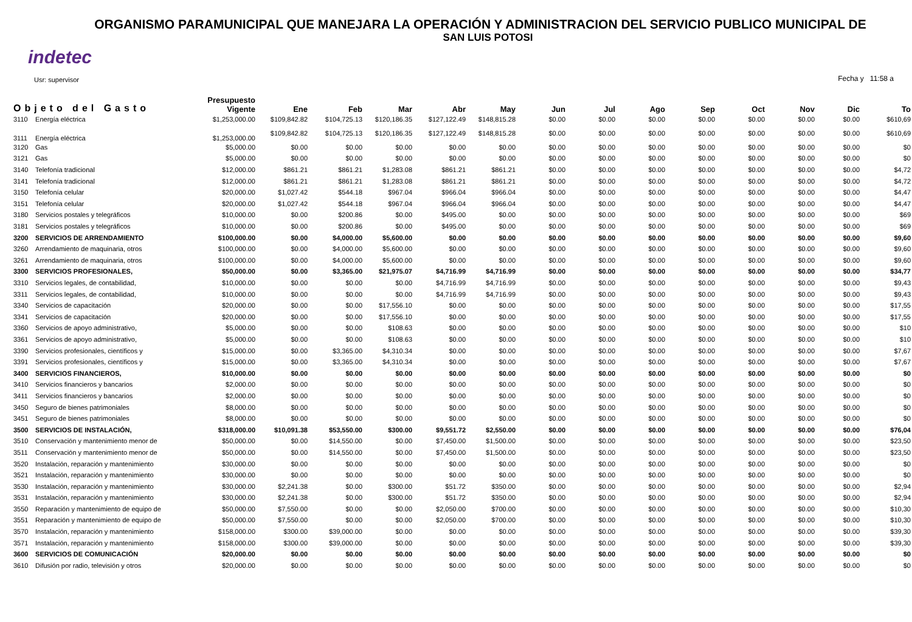ORGANISMO PARAMUNICIPAL QUE MANEJARA LA OPERACIÓN Y ADMINISTRACION DEL SERVICIO PUBLICO MUNICIPAL DE
SAN LUIS POTOSI
indetec
Usr: supervisor
Fecha y 11:58 a
| Objeto del Gasto | | Presupuesto Vigente | Ene | Feb | Mar | Abr | May | Jun | Jul | Ago | Sep | Oct | Nov | Dic | To |
| --- | --- | --- | --- | --- | --- | --- | --- | --- | --- | --- | --- | --- | --- | --- | --- |
| 3110 | Energía eléctrica | $1,253,000.00 | $109,842.82 | $104,725.13 | $120,186.35 | $127,122.49 | $148,815.28 | $0.00 | $0.00 | $0.00 | $0.00 | $0.00 | $0.00 | $0.00 | $610,69 |
| 3111 | Energía eléctrica | $1,253,000.00 | $109,842.82 | $104,725.13 | $120,186.35 | $127,122.49 | $148,815.28 | $0.00 | $0.00 | $0.00 | $0.00 | $0.00 | $0.00 | $0.00 | $610,69 |
| 3120 | Gas | $5,000.00 | $0.00 | $0.00 | $0.00 | $0.00 | $0.00 | $0.00 | $0.00 | $0.00 | $0.00 | $0.00 | $0.00 | $0.00 | $0 |
| 3121 | Gas | $5,000.00 | $0.00 | $0.00 | $0.00 | $0.00 | $0.00 | $0.00 | $0.00 | $0.00 | $0.00 | $0.00 | $0.00 | $0.00 | $0 |
| 3140 | Telefonía tradicional | $12,000.00 | $861.21 | $861.21 | $1,283.08 | $861.21 | $861.21 | $0.00 | $0.00 | $0.00 | $0.00 | $0.00 | $0.00 | $0.00 | $4,72 |
| 3141 | Telefonía tradicional | $12,000.00 | $861.21 | $861.21 | $1,283.08 | $861.21 | $861.21 | $0.00 | $0.00 | $0.00 | $0.00 | $0.00 | $0.00 | $0.00 | $4,72 |
| 3150 | Telefonía celular | $20,000.00 | $1,027.42 | $544.18 | $967.04 | $966.04 | $966.04 | $0.00 | $0.00 | $0.00 | $0.00 | $0.00 | $0.00 | $0.00 | $4,47 |
| 3151 | Telefonía celular | $20,000.00 | $1,027.42 | $544.18 | $967.04 | $966.04 | $966.04 | $0.00 | $0.00 | $0.00 | $0.00 | $0.00 | $0.00 | $0.00 | $4,47 |
| 3180 | Servicios postales y telegráficos | $10,000.00 | $0.00 | $200.86 | $0.00 | $495.00 | $0.00 | $0.00 | $0.00 | $0.00 | $0.00 | $0.00 | $0.00 | $0.00 | $69 |
| 3181 | Servicios postales y telegráficos | $10,000.00 | $0.00 | $200.86 | $0.00 | $495.00 | $0.00 | $0.00 | $0.00 | $0.00 | $0.00 | $0.00 | $0.00 | $0.00 | $69 |
| 3200 | SERVICIOS DE ARRENDAMIENTO | $100,000.00 | $0.00 | $4,000.00 | $5,600.00 | $0.00 | $0.00 | $0.00 | $0.00 | $0.00 | $0.00 | $0.00 | $0.00 | $0.00 | $9,60 |
| 3260 | Arrendamiento de maquinaria, otros | $100,000.00 | $0.00 | $4,000.00 | $5,600.00 | $0.00 | $0.00 | $0.00 | $0.00 | $0.00 | $0.00 | $0.00 | $0.00 | $0.00 | $9,60 |
| 3261 | Arrendamiento de maquinaria, otros | $100,000.00 | $0.00 | $4,000.00 | $5,600.00 | $0.00 | $0.00 | $0.00 | $0.00 | $0.00 | $0.00 | $0.00 | $0.00 | $0.00 | $9,60 |
| 3300 | SERVICIOS PROFESIONALES, | $50,000.00 | $0.00 | $3,365.00 | $21,975.07 | $4,716.99 | $4,716.99 | $0.00 | $0.00 | $0.00 | $0.00 | $0.00 | $0.00 | $0.00 | $34,77 |
| 3310 | Servicios legales, de contabilidad, | $10,000.00 | $0.00 | $0.00 | $0.00 | $4,716.99 | $4,716.99 | $0.00 | $0.00 | $0.00 | $0.00 | $0.00 | $0.00 | $0.00 | $9,43 |
| 3311 | Servicios legales, de contabilidad, | $10,000.00 | $0.00 | $0.00 | $0.00 | $4,716.99 | $4,716.99 | $0.00 | $0.00 | $0.00 | $0.00 | $0.00 | $0.00 | $0.00 | $9,43 |
| 3340 | Servicios de capacitación | $20,000.00 | $0.00 | $0.00 | $17,556.10 | $0.00 | $0.00 | $0.00 | $0.00 | $0.00 | $0.00 | $0.00 | $0.00 | $0.00 | $17,55 |
| 3341 | Servicios de capacitación | $20,000.00 | $0.00 | $0.00 | $17,556.10 | $0.00 | $0.00 | $0.00 | $0.00 | $0.00 | $0.00 | $0.00 | $0.00 | $0.00 | $17,55 |
| 3360 | Servicios de apoyo administrativo, | $5,000.00 | $0.00 | $0.00 | $108.63 | $0.00 | $0.00 | $0.00 | $0.00 | $0.00 | $0.00 | $0.00 | $0.00 | $0.00 | $10 |
| 3361 | Servicios de apoyo administrativo, | $5,000.00 | $0.00 | $0.00 | $108.63 | $0.00 | $0.00 | $0.00 | $0.00 | $0.00 | $0.00 | $0.00 | $0.00 | $0.00 | $10 |
| 3390 | Servicios profesionales, científicos y | $15,000.00 | $0.00 | $3,365.00 | $4,310.34 | $0.00 | $0.00 | $0.00 | $0.00 | $0.00 | $0.00 | $0.00 | $0.00 | $0.00 | $7,67 |
| 3391 | Servicios profesionales, científicos y | $15,000.00 | $0.00 | $3,365.00 | $4,310.34 | $0.00 | $0.00 | $0.00 | $0.00 | $0.00 | $0.00 | $0.00 | $0.00 | $0.00 | $7,67 |
| 3400 | SERVICIOS FINANCIEROS, | $10,000.00 | $0.00 | $0.00 | $0.00 | $0.00 | $0.00 | $0.00 | $0.00 | $0.00 | $0.00 | $0.00 | $0.00 | $0.00 | $0 |
| 3410 | Servicios financieros y bancarios | $2,000.00 | $0.00 | $0.00 | $0.00 | $0.00 | $0.00 | $0.00 | $0.00 | $0.00 | $0.00 | $0.00 | $0.00 | $0.00 | $0 |
| 3411 | Servicios financieros y bancarios | $2,000.00 | $0.00 | $0.00 | $0.00 | $0.00 | $0.00 | $0.00 | $0.00 | $0.00 | $0.00 | $0.00 | $0.00 | $0.00 | $0 |
| 3450 | Seguro de bienes patrimoniales | $8,000.00 | $0.00 | $0.00 | $0.00 | $0.00 | $0.00 | $0.00 | $0.00 | $0.00 | $0.00 | $0.00 | $0.00 | $0.00 | $0 |
| 3451 | Seguro de bienes patrimoniales | $8,000.00 | $0.00 | $0.00 | $0.00 | $0.00 | $0.00 | $0.00 | $0.00 | $0.00 | $0.00 | $0.00 | $0.00 | $0.00 | $0 |
| 3500 | SERVICIOS DE INSTALACIÓN, | $318,000.00 | $10,091.38 | $53,550.00 | $300.00 | $9,551.72 | $2,550.00 | $0.00 | $0.00 | $0.00 | $0.00 | $0.00 | $0.00 | $0.00 | $76,04 |
| 3510 | Conservación y mantenimiento menor de | $50,000.00 | $0.00 | $14,550.00 | $0.00 | $7,450.00 | $1,500.00 | $0.00 | $0.00 | $0.00 | $0.00 | $0.00 | $0.00 | $0.00 | $23,50 |
| 3511 | Conservación y mantenimiento menor de | $50,000.00 | $0.00 | $14,550.00 | $0.00 | $7,450.00 | $1,500.00 | $0.00 | $0.00 | $0.00 | $0.00 | $0.00 | $0.00 | $0.00 | $23,50 |
| 3520 | Instalación, reparación y mantenimiento | $30,000.00 | $0.00 | $0.00 | $0.00 | $0.00 | $0.00 | $0.00 | $0.00 | $0.00 | $0.00 | $0.00 | $0.00 | $0.00 | $0 |
| 3521 | Instalación, reparación y mantenimiento | $30,000.00 | $0.00 | $0.00 | $0.00 | $0.00 | $0.00 | $0.00 | $0.00 | $0.00 | $0.00 | $0.00 | $0.00 | $0.00 | $0 |
| 3530 | Instalación, reparación y mantenimiento | $30,000.00 | $2,241.38 | $0.00 | $300.00 | $51.72 | $350.00 | $0.00 | $0.00 | $0.00 | $0.00 | $0.00 | $0.00 | $0.00 | $2,94 |
| 3531 | Instalación, reparación y mantenimiento | $30,000.00 | $2,241.38 | $0.00 | $300.00 | $51.72 | $350.00 | $0.00 | $0.00 | $0.00 | $0.00 | $0.00 | $0.00 | $0.00 | $2,94 |
| 3550 | Reparación y mantenimiento de equipo de | $50,000.00 | $7,550.00 | $0.00 | $0.00 | $2,050.00 | $700.00 | $0.00 | $0.00 | $0.00 | $0.00 | $0.00 | $0.00 | $0.00 | $10,30 |
| 3551 | Reparación y mantenimiento de equipo de | $50,000.00 | $7,550.00 | $0.00 | $0.00 | $2,050.00 | $700.00 | $0.00 | $0.00 | $0.00 | $0.00 | $0.00 | $0.00 | $0.00 | $10,30 |
| 3570 | Instalación, reparación y mantenimiento | $158,000.00 | $300.00 | $39,000.00 | $0.00 | $0.00 | $0.00 | $0.00 | $0.00 | $0.00 | $0.00 | $0.00 | $0.00 | $0.00 | $39,30 |
| 3571 | Instalación, reparación y mantenimiento | $158,000.00 | $300.00 | $39,000.00 | $0.00 | $0.00 | $0.00 | $0.00 | $0.00 | $0.00 | $0.00 | $0.00 | $0.00 | $0.00 | $39,30 |
| 3600 | SERVICIOS DE COMUNICACIÓN | $20,000.00 | $0.00 | $0.00 | $0.00 | $0.00 | $0.00 | $0.00 | $0.00 | $0.00 | $0.00 | $0.00 | $0.00 | $0.00 | $0 |
| 3610 | Difusión por radio, televisión y otros | $20,000.00 | $0.00 | $0.00 | $0.00 | $0.00 | $0.00 | $0.00 | $0.00 | $0.00 | $0.00 | $0.00 | $0.00 | $0.00 | $0 |